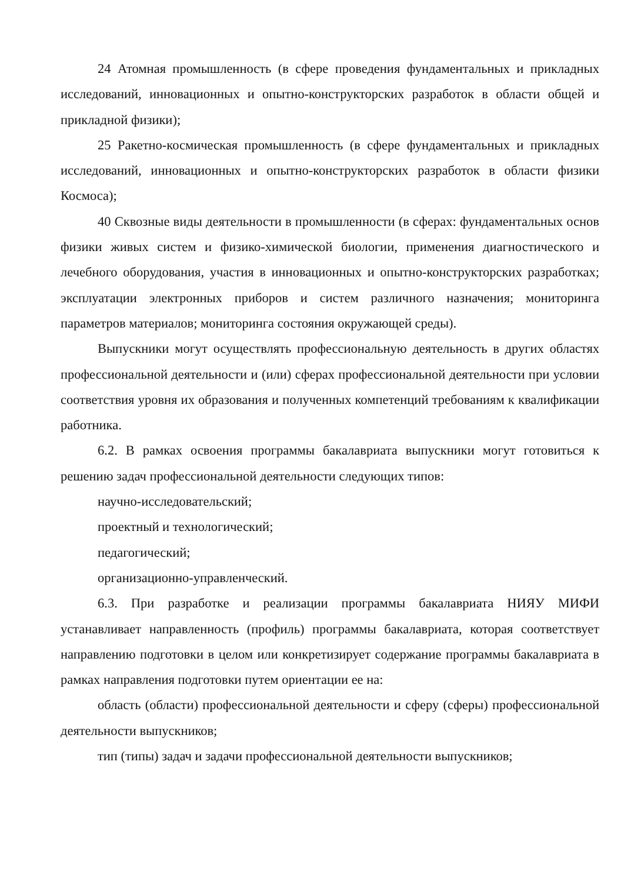24 Атомная промышленность (в сфере проведения фундаментальных и прикладных исследований, инновационных и опытно-конструкторских разработок в области общей и прикладной физики);
25 Ракетно-космическая промышленность (в сфере фундаментальных и прикладных исследований, инновационных и опытно-конструкторских разработок в области физики Космоса);
40 Сквозные виды деятельности в промышленности (в сферах: фундаментальных основ физики живых систем и физико-химической биологии, применения диагностического и лечебного оборудования, участия в инновационных и опытно-конструкторских разработках; эксплуатации электронных приборов и систем различного назначения; мониторинга параметров материалов; мониторинга состояния окружающей среды).
Выпускники могут осуществлять профессиональную деятельность в других областях профессиональной деятельности и (или) сферах профессиональной деятельности при условии соответствия уровня их образования и полученных компетенций требованиям к квалификации работника.
6.2. В рамках освоения программы бакалавриата выпускники могут готовиться к решению задач профессиональной деятельности следующих типов:
научно-исследовательский;
проектный и технологический;
педагогический;
организационно-управленческий.
6.3. При разработке и реализации программы бакалавриата НИЯУ МИФИ устанавливает направленность (профиль) программы бакалавриата, которая соответствует направлению подготовки в целом или конкретизирует содержание программы бакалавриата в рамках направления подготовки путем ориентации ее на:
область (области) профессиональной деятельности и сферу (сферы) профессиональной деятельности выпускников;
тип (типы) задач и задачи профессиональной деятельности выпускников;